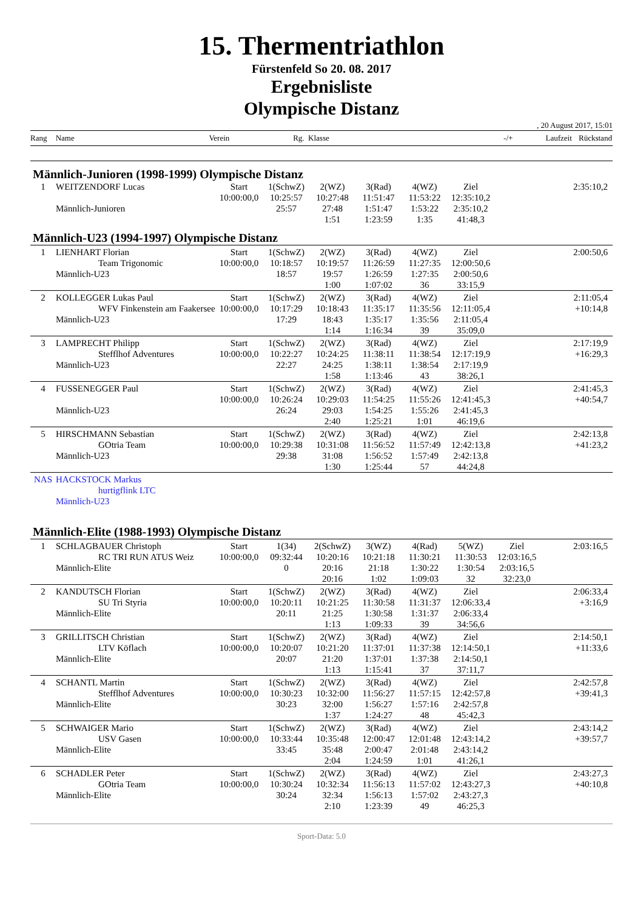15. Thermentriathlon
Fürstenfeld So 20. 08. 2017
Ergebnisliste
Olympische Distanz
, 20 August 2017, 15:01
Rang Name Verein Rg. Klasse -/+ Laufzeit Rückstand
Männlich-Junioren (1998-1999) Olympische Distanz
| 1 | WEITZENDORF Lucas | Start | 1(SchwZ) | 2(WZ) | 3(Rad) | 4(WZ) | Ziel | | 2:35:10,2 |
| | | 10:00:00,0 | 10:25:57 | 10:27:48 | 11:51:47 | 11:53:22 | 12:35:10,2 | | |
| | Männlich-Junioren | | 25:57 | 27:48 | 1:51:47 | 1:53:22 | 2:35:10,2 | | |
| | | | | 1:51 | 1:23:59 | 1:35 | 41:48,3 | | |
Männlich-U23 (1994-1997) Olympische Distanz
| 1 | LIENHART Florian | Start | 1(SchwZ) | 2(WZ) | 3(Rad) | 4(WZ) | Ziel | | 2:00:50,6 |
| | Team Trigonomic | 10:00:00,0 | 10:18:57 | 10:19:57 | 11:26:59 | 11:27:35 | 12:00:50,6 | | |
| | Männlich-U23 | | 18:57 | 19:57 | 1:26:59 | 1:27:35 | 2:00:50,6 | | |
| | | | | 1:00 | 1:07:02 | 36 | 33:15,9 | | |
| 2 | KOLLEGGER Lukas Paul | Start | 1(SchwZ) | 2(WZ) | 3(Rad) | 4(WZ) | Ziel | | 2:11:05,4 |
| | WFV Finkenstein am Faakersee | 10:00:00,0 | 10:17:29 | 10:18:43 | 11:35:17 | 11:35:56 | 12:11:05,4 | | +10:14,8 |
| | Männlich-U23 | | 17:29 | 18:43 | 1:35:17 | 1:35:56 | 2:11:05,4 | | |
| | | | | 1:14 | 1:16:34 | 39 | 35:09,0 | | |
| 3 | LAMPRECHT Philipp | Start | 1(SchwZ) | 2(WZ) | 3(Rad) | 4(WZ) | Ziel | | 2:17:19,9 |
| | Stefflhof Adventures | 10:00:00,0 | 10:22:27 | 10:24:25 | 11:38:11 | 11:38:54 | 12:17:19,9 | | +16:29,3 |
| | Männlich-U23 | | 22:27 | 24:25 | 1:38:11 | 1:38:54 | 2:17:19,9 | | |
| | | | | 1:58 | 1:13:46 | 43 | 38:26,1 | | |
| 4 | FUSSENEGGER Paul | Start | 1(SchwZ) | 2(WZ) | 3(Rad) | 4(WZ) | Ziel | | 2:41:45,3 |
| | | 10:00:00,0 | 10:26:24 | 10:29:03 | 11:54:25 | 11:55:26 | 12:41:45,3 | | +40:54,7 |
| | Männlich-U23 | | 26:24 | 29:03 | 1:54:25 | 1:55:26 | 2:41:45,3 | | |
| | | | | 2:40 | 1:25:21 | 1:01 | 46:19,6 | | |
| 5 | HIRSCHMANN Sebastian | Start | 1(SchwZ) | 2(WZ) | 3(Rad) | 4(WZ) | Ziel | | 2:42:13,8 |
| | GOtria Team | 10:00:00,0 | 10:29:38 | 10:31:08 | 11:56:52 | 11:57:49 | 12:42:13,8 | | +41:23,2 |
| | Männlich-U23 | | 29:38 | 31:08 | 1:56:52 | 1:57:49 | 2:42:13,8 | | |
| | | | | 1:30 | 1:25:44 | 57 | 44:24,8 | | |
| NAS | HACKSTOCK Markus | | | | | | | | |
| | hurtigflink LTC | | | | | | | | |
| | Männlich-U23 | | | | | | | | |
Männlich-Elite (1988-1993) Olympische Distanz
| 1 | SCHLAGBAUER Christoph | Start | 1(34) | 2(SchwZ) | 3(WZ) | 4(Rad) | 5(WZ) | Ziel | 2:03:16,5 |
| | RC TRI RUN ATUS Weiz | 10:00:00,0 | 09:32:44 | 10:20:16 | 10:21:18 | 11:30:21 | 11:30:53 | 12:03:16,5 | |
| | Männlich-Elite | | 0 | 20:16 | 21:18 | 1:30:22 | 1:30:54 | 2:03:16,5 | |
| | | | | 20:16 | 1:02 | 1:09:03 | 32 | 32:23,0 | |
| 2 | KANDUTSCH Florian | Start | 1(SchwZ) | 2(WZ) | 3(Rad) | 4(WZ) | Ziel | | 2:06:33,4 |
| | SU Tri Styria | 10:00:00,0 | 10:20:11 | 10:21:25 | 11:30:58 | 11:31:37 | 12:06:33,4 | | +3:16,9 |
| | Männlich-Elite | | 20:11 | 21:25 | 1:30:58 | 1:31:37 | 2:06:33,4 | | |
| | | | | 1:13 | 1:09:33 | 39 | 34:56,6 | | |
| 3 | GRILLITSCH Christian | Start | 1(SchwZ) | 2(WZ) | 3(Rad) | 4(WZ) | Ziel | | 2:14:50,1 |
| | LTV Köflach | 10:00:00,0 | 10:20:07 | 10:21:20 | 11:37:01 | 11:37:38 | 12:14:50,1 | | +11:33,6 |
| | Männlich-Elite | | 20:07 | 21:20 | 1:37:01 | 1:37:38 | 2:14:50,1 | | |
| | | | | 1:13 | 1:15:41 | 37 | 37:11,7 | | |
| 4 | SCHANTL Martin | Start | 1(SchwZ) | 2(WZ) | 3(Rad) | 4(WZ) | Ziel | | 2:42:57,8 |
| | Stefflhof Adventures | 10:00:00,0 | 10:30:23 | 10:32:00 | 11:56:27 | 11:57:15 | 12:42:57,8 | | +39:41,3 |
| | Männlich-Elite | | 30:23 | 32:00 | 1:56:27 | 1:57:16 | 2:42:57,8 | | |
| | | | | 1:37 | 1:24:27 | 48 | 45:42,3 | | |
| 5 | SCHWAIGER Mario | Start | 1(SchwZ) | 2(WZ) | 3(Rad) | 4(WZ) | Ziel | | 2:43:14,2 |
| | USV Gasen | 10:00:00,0 | 10:33:44 | 10:35:48 | 12:00:47 | 12:01:48 | 12:43:14,2 | | +39:57,7 |
| | Männlich-Elite | | 33:45 | 35:48 | 2:00:47 | 2:01:48 | 2:43:14,2 | | |
| | | | | 2:04 | 1:24:59 | 1:01 | 41:26,1 | | |
| 6 | SCHADLER Peter | Start | 1(SchwZ) | 2(WZ) | 3(Rad) | 4(WZ) | Ziel | | 2:43:27,3 |
| | GOtria Team | 10:00:00,0 | 10:30:24 | 10:32:34 | 11:56:13 | 11:57:02 | 12:43:27,3 | | +40:10,8 |
| | Männlich-Elite | | 30:24 | 32:34 | 1:56:13 | 1:57:02 | 2:43:27,3 | | |
| | | | | 2:10 | 1:23:39 | 49 | 46:25,3 | | |
Sport-Data: 5.0